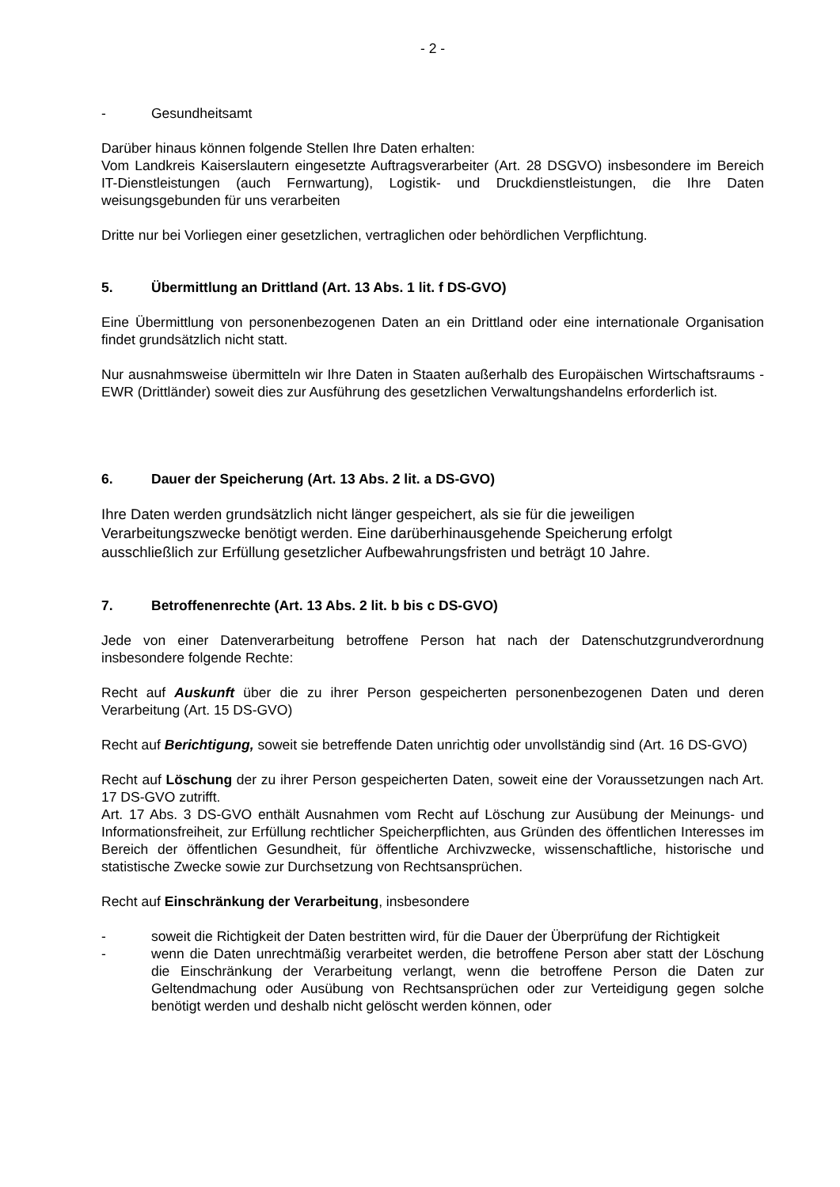- 2 -
- Gesundheitsamt
Darüber hinaus können folgende Stellen Ihre Daten erhalten:
Vom Landkreis Kaiserslautern eingesetzte Auftragsverarbeiter (Art. 28 DSGVO) insbesondere im Bereich IT-Dienstleistungen (auch Fernwartung), Logistik- und Druckdienstleistungen, die Ihre Daten weisungsgebunden für uns verarbeiten
Dritte nur bei Vorliegen einer gesetzlichen, vertraglichen oder behördlichen Verpflichtung.
5. Übermittlung an Drittland (Art. 13 Abs. 1 lit. f DS-GVO)
Eine Übermittlung von personenbezogenen Daten an ein Drittland oder eine internationale Organisation findet grundsätzlich nicht statt.
Nur ausnahmsweise übermitteln wir Ihre Daten in Staaten außerhalb des Europäischen Wirtschaftsraums - EWR (Drittländer) soweit dies zur Ausführung des gesetzlichen Verwaltungshandelns erforderlich ist.
6. Dauer der Speicherung (Art. 13 Abs. 2 lit. a DS-GVO)
Ihre Daten werden grundsätzlich nicht länger gespeichert, als sie für die jeweiligen Verarbeitungszwecke benötigt werden. Eine darüberhinausgehende Speicherung erfolgt ausschließlich zur Erfüllung gesetzlicher Aufbewahrungsfristen und beträgt 10 Jahre.
7. Betroffenenrechte (Art. 13 Abs. 2 lit. b bis c DS-GVO)
Jede von einer Datenverarbeitung betroffene Person hat nach der Datenschutzgrundverordnung insbesondere folgende Rechte:
Recht auf Auskunft über die zu ihrer Person gespeicherten personenbezogenen Daten und deren Verarbeitung (Art. 15 DS-GVO)
Recht auf Berichtigung, soweit sie betreffende Daten unrichtig oder unvollständig sind (Art. 16 DS-GVO)
Recht auf Löschung der zu ihrer Person gespeicherten Daten, soweit eine der Voraussetzungen nach Art. 17 DS-GVO zutrifft.
Art. 17 Abs. 3 DS-GVO enthält Ausnahmen vom Recht auf Löschung zur Ausübung der Meinungs- und Informationsfreiheit, zur Erfüllung rechtlicher Speicherpflichten, aus Gründen des öffentlichen Interesses im Bereich der öffentlichen Gesundheit, für öffentliche Archivzwecke, wissenschaftliche, historische und statistische Zwecke sowie zur Durchsetzung von Rechtsansprüchen.
Recht auf Einschränkung der Verarbeitung, insbesondere
- soweit die Richtigkeit der Daten bestritten wird, für die Dauer der Überprüfung der Richtigkeit
- wenn die Daten unrechtmäßig verarbeitet werden, die betroffene Person aber statt der Löschung die Einschränkung der Verarbeitung verlangt, wenn die betroffene Person die Daten zur Geltendmachung oder Ausübung von Rechtsansprüchen oder zur Verteidigung gegen solche benötigt werden und deshalb nicht gelöscht werden können, oder